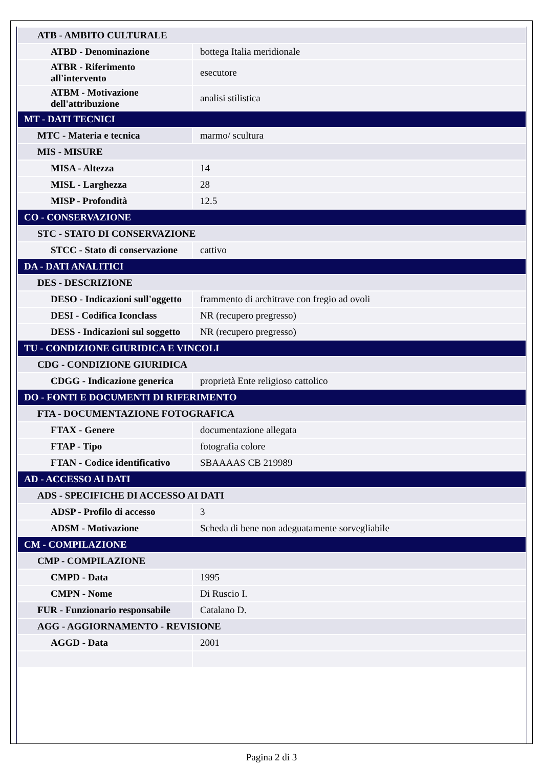| ATB - AMBITO CULTURALE | |
| ATBD - Denominazione | bottega Italia meridionale |
| ATBR - Riferimento all'intervento | esecutore |
| ATBM - Motivazione dell'attribuzione | analisi stilistica |
| MT - DATI TECNICI | |
| MTC - Materia e tecnica | marmo/ scultura |
| MIS - MISURE | |
| MISA - Altezza | 14 |
| MISL - Larghezza | 28 |
| MISP - Profondità | 12.5 |
| CO - CONSERVAZIONE | |
| STC - STATO DI CONSERVAZIONE | |
| STCC - Stato di conservazione | cattivo |
| DA - DATI ANALITICI | |
| DES - DESCRIZIONE | |
| DESO - Indicazioni sull'oggetto | frammento di architrave con fregio ad ovoli |
| DESI - Codifica Iconclass | NR (recupero pregresso) |
| DESS - Indicazioni sul soggetto | NR (recupero pregresso) |
| TU - CONDIZIONE GIURIDICA E VINCOLI | |
| CDG - CONDIZIONE GIURIDICA | |
| CDGG - Indicazione generica | proprietà Ente religioso cattolico |
| DO - FONTI E DOCUMENTI DI RIFERIMENTO | |
| FTA - DOCUMENTAZIONE FOTOGRAFICA | |
| FTAX - Genere | documentazione allegata |
| FTAP - Tipo | fotografia colore |
| FTAN - Codice identificativo | SBAAAAS CB 219989 |
| AD - ACCESSO AI DATI | |
| ADS - SPECIFICHE DI ACCESSO AI DATI | |
| ADSP - Profilo di accesso | 3 |
| ADSM - Motivazione | Scheda di bene non adeguatamente sorvegliabile |
| CM - COMPILAZIONE | |
| CMP - COMPILAZIONE | |
| CMPD - Data | 1995 |
| CMPN - Nome | Di Ruscio I. |
| FUR - Funzionario responsabile | Catalano D. |
| AGG - AGGIORNAMENTO - REVISIONE | |
| AGGD - Data | 2001 |
Pagina 2 di 3